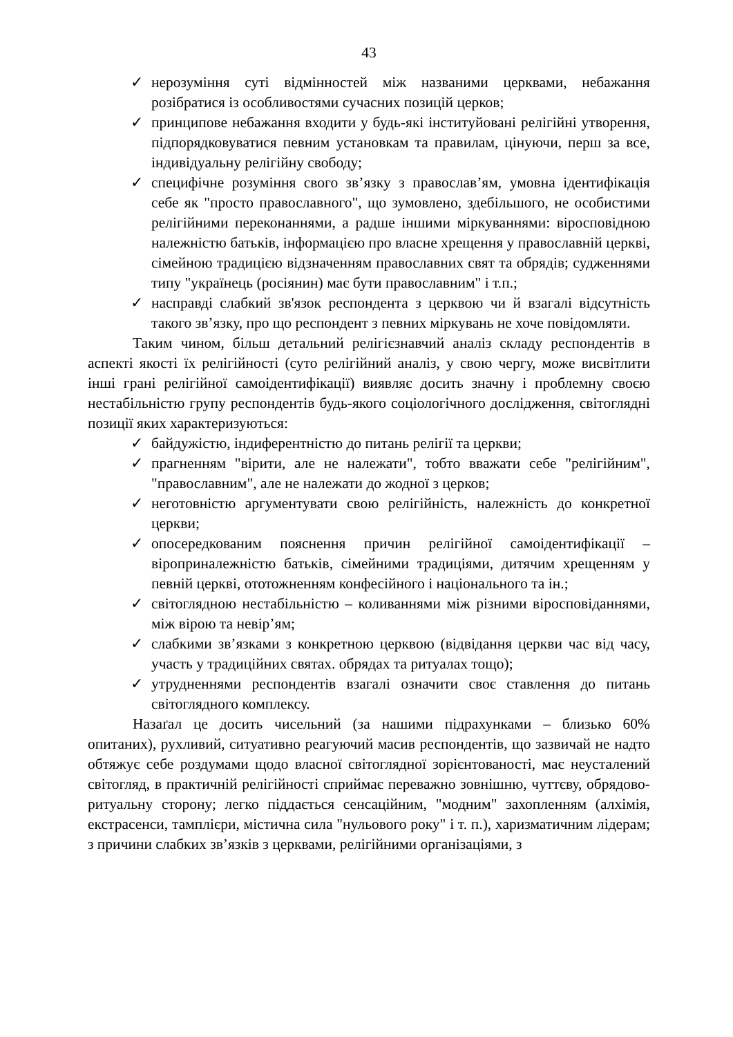43
✓ нерозуміння суті відмінностей між названими церквами, небажання розібратися із особливостями сучасних позицій церков;
✓ принципове небажання входити у будь-які інституйовані релігійні утворення, підпорядковуватися певним установкам та правилам, цінуючи, перш за все, індивідуальну релігійну свободу;
✓ специфічне розуміння свого зв’язку з православ’ям, умовна ідентифікація себе як "просто православного", що зумовлено, здебільшого, не особистими релігійними переконаннями, а радше іншими міркуваннями: віросповідною належністю батьків, інформацією про власне хрещення у православній церкві, сімейною традицією відзначенням православних свят та обрядів; судженнями типу "українець (росіянин) має бути православним" і т.п.;
✓ насправді слабкий зв'язок респондента з церквою чи й взагалі відсутність такого зв’язку, про що респондент з певних міркувань не хоче повідомляти.
Таким чином, більш детальний релігієзнавчий аналіз складу респондентів в аспекті якості їх релігійності (суто релігійний аналіз, у свою чергу, може висвітлити інші грані релігійної самоідентифікації) виявляє досить значну і проблемну своєю нестабільністю групу респондентів будь-якого соціологічного дослідження, світоглядні позиції яких характеризуються:
✓ байдужістю, індиферентністю до питань релігії та церкви;
✓ прагненням "вірити, але не належати", тобто вважати себе "релігійним", "православним", але не належати до жодної з церков;
✓ неготовністю аргументувати свою релігійність, належність до конкретної церкви;
✓ опосередкованим пояснення причин релігійної самоідентифікації – віроприналежністю батьків, сімейними традиціями, дитячим хрещенням у певній церкві, ототожненням конфесійного і національного та ін.;
✓ світоглядною нестабільністю – коливаннями між різними віросповіданнями, між вірою та невір’ям;
✓ слабкими зв’язками з конкретною церквою (відвідання церкви час від часу, участь у традиційних святах. обрядах та ритуалах тощо);
✓ утрудненнями респондентів взагалі означити своє ставлення до питань світоглядного комплексу.
Назаґал це досить чисельний (за нашими підрахунками – близько 60% опитаних), рухливий, ситуативно реагуючий масив респондентів, що зазвичай не надто обтяжує себе роздумами щодо власної світоглядної зорієнтованості, має неусталений світогляд, в практичній релігійності сприймає переважно зовнішню, чуттєву, обрядово-ритуальну сторону; легко піддається сенсаційним, "модним" захопленням (алхімія, екстрасенси, тамплієри, містична сила "нульового року" і т. п.), харизматичним лідерам; з причини слабких зв’язків з церквами, релігійними організаціями, з